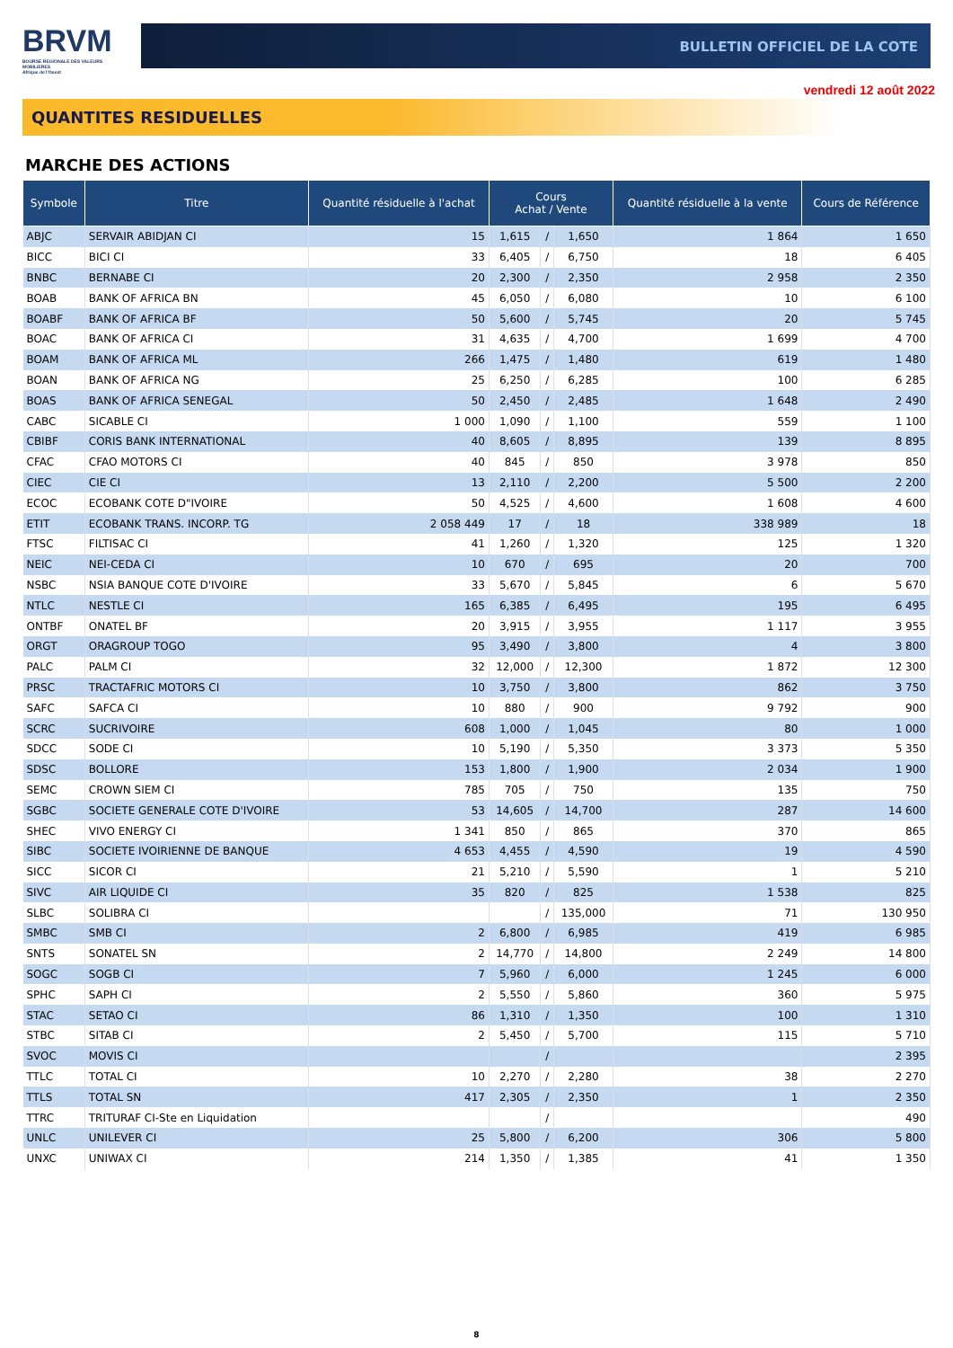BRVM
BOURSE REGIONALE DES VALEURS MOBILIERES
Afrique de l'Ouest
BULLETIN OFFICIEL DE LA COTE
vendredi 12 août 2022
QUANTITES RESIDUELLES
MARCHE DES ACTIONS
| Symbole | Titre | Quantité résiduelle à l'achat | Cours Achat / Vente | | | Quantité résiduelle à la vente | Cours de Référence |
| --- | --- | --- | --- | --- | --- | --- | --- |
| ABJC | SERVAIR ABIDJAN CI | 15 | 1,615 | / | 1,650 | 1 864 | 1 650 |
| BICC | BICI CI | 33 | 6,405 | / | 6,750 | 18 | 6 405 |
| BNBC | BERNABE CI | 20 | 2,300 | / | 2,350 | 2 958 | 2 350 |
| BOAB | BANK OF AFRICA BN | 45 | 6,050 | / | 6,080 | 10 | 6 100 |
| BOABF | BANK OF AFRICA BF | 50 | 5,600 | / | 5,745 | 20 | 5 745 |
| BOAC | BANK OF AFRICA CI | 31 | 4,635 | / | 4,700 | 1 699 | 4 700 |
| BOAM | BANK OF AFRICA ML | 266 | 1,475 | / | 1,480 | 619 | 1 480 |
| BOAN | BANK OF AFRICA NG | 25 | 6,250 | / | 6,285 | 100 | 6 285 |
| BOAS | BANK OF AFRICA SENEGAL | 50 | 2,450 | / | 2,485 | 1 648 | 2 490 |
| CABC | SICABLE CI | 1 000 | 1,090 | / | 1,100 | 559 | 1 100 |
| CBIBF | CORIS BANK INTERNATIONAL | 40 | 8,605 | / | 8,895 | 139 | 8 895 |
| CFAC | CFAO MOTORS CI | 40 | 845 | / | 850 | 3 978 | 850 |
| CIEC | CIE CI | 13 | 2,110 | / | 2,200 | 5 500 | 2 200 |
| ECOC | ECOBANK COTE D"IVOIRE | 50 | 4,525 | / | 4,600 | 1 608 | 4 600 |
| ETIT | ECOBANK TRANS. INCORP. TG | 2 058 449 | 17 | / | 18 | 338 989 | 18 |
| FTSC | FILTISAC CI | 41 | 1,260 | / | 1,320 | 125 | 1 320 |
| NEIC | NEI-CEDA CI | 10 | 670 | / | 695 | 20 | 700 |
| NSBC | NSIA BANQUE COTE D'IVOIRE | 33 | 5,670 | / | 5,845 | 6 | 5 670 |
| NTLC | NESTLE CI | 165 | 6,385 | / | 6,495 | 195 | 6 495 |
| ONTBF | ONATEL BF | 20 | 3,915 | / | 3,955 | 1 117 | 3 955 |
| ORGT | ORAGROUP TOGO | 95 | 3,490 | / | 3,800 | 4 | 3 800 |
| PALC | PALM CI | 32 | 12,000 | / | 12,300 | 1 872 | 12 300 |
| PRSC | TRACTAFRIC MOTORS CI | 10 | 3,750 | / | 3,800 | 862 | 3 750 |
| SAFC | SAFCA CI | 10 | 880 | / | 900 | 9 792 | 900 |
| SCRC | SUCRIVOIRE | 608 | 1,000 | / | 1,045 | 80 | 1 000 |
| SDCC | SODE CI | 10 | 5,190 | / | 5,350 | 3 373 | 5 350 |
| SDSC | BOLLORE | 153 | 1,800 | / | 1,900 | 2 034 | 1 900 |
| SEMC | CROWN SIEM CI | 785 | 705 | / | 750 | 135 | 750 |
| SGBC | SOCIETE GENERALE COTE D'IVOIRE | 53 | 14,605 | / | 14,700 | 287 | 14 600 |
| SHEC | VIVO ENERGY CI | 1 341 | 850 | / | 865 | 370 | 865 |
| SIBC | SOCIETE IVOIRIENNE DE BANQUE | 4 653 | 4,455 | / | 4,590 | 19 | 4 590 |
| SICC | SICOR CI | 21 | 5,210 | / | 5,590 | 1 | 5 210 |
| SIVC | AIR LIQUIDE CI | 35 | 820 | / | 825 | 1 538 | 825 |
| SLBC | SOLIBRA CI | | | / | 135,000 | 71 | 130 950 |
| SMBC | SMB CI | 2 | 6,800 | / | 6,985 | 419 | 6 985 |
| SNTS | SONATEL SN | 2 | 14,770 | / | 14,800 | 2 249 | 14 800 |
| SOGC | SOGB CI | 7 | 5,960 | / | 6,000 | 1 245 | 6 000 |
| SPHC | SAPH CI | 2 | 5,550 | / | 5,860 | 360 | 5 975 |
| STAC | SETAO CI | 86 | 1,310 | / | 1,350 | 100 | 1 310 |
| STBC | SITAB CI | 2 | 5,450 | / | 5,700 | 115 | 5 710 |
| SVOC | MOVIS CI | | | / | | | 2 395 |
| TTLC | TOTAL CI | 10 | 2,270 | / | 2,280 | 38 | 2 270 |
| TTLS | TOTAL SN | 417 | 2,305 | / | 2,350 | 1 | 2 350 |
| TTRC | TRITURAF CI-Ste en Liquidation | | | / | | | 490 |
| UNLC | UNILEVER CI | 25 | 5,800 | / | 6,200 | 306 | 5 800 |
| UNXC | UNIWAX CI | 214 | 1,350 | / | 1,385 | 41 | 1 350 |
8